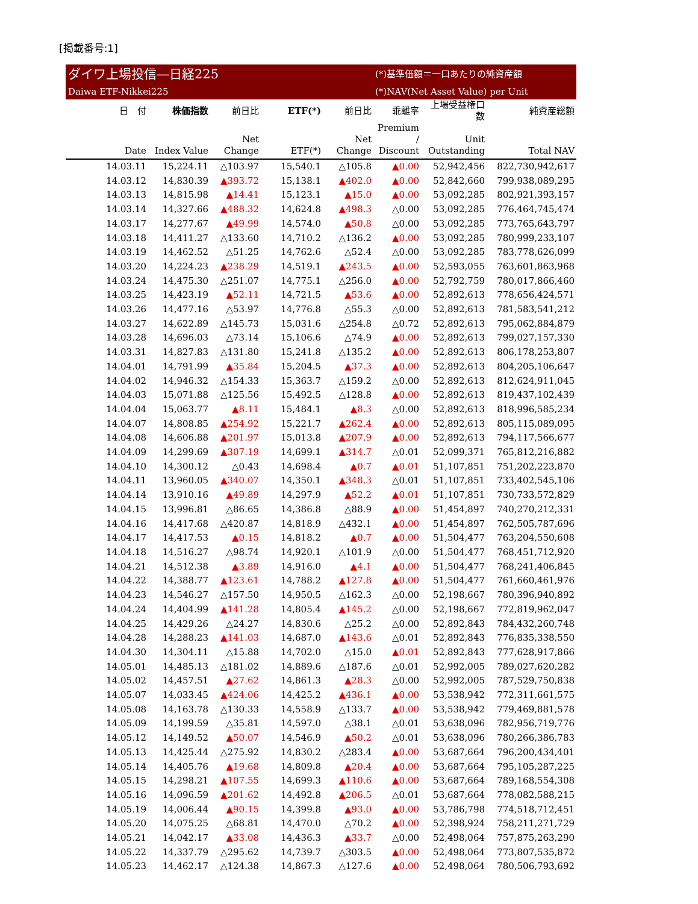[掲載番号:1]
ダイワ上場投信―日経225
Daiwa ETF-Nikkei225
(*)基準価額＝一口あたりの純資産額
(*)NAV(Net Asset Value) per Unit
| 日 付 | 株価指数 | 前日比 | ETF(*) | 前日比 | 乖離率 | 上場受益権口数 | 純資産総額 |
| --- | --- | --- | --- | --- | --- | --- | --- |
| Date | Index Value | Net Change | ETF(*) | Net Change | Premium / Discount | Unit Outstanding | Total NAV |
| 14.03.11 | 15,224.11 | △103.97 | 15,540.1 | △105.8 | ▲0.00 | 52,942,456 | 822,730,942,617 |
| 14.03.12 | 14,830.39 | ▲393.72 | 15,138.1 | ▲402.0 | ▲0.00 | 52,842,660 | 799,938,089,295 |
| 14.03.13 | 14,815.98 | ▲14.41 | 15,123.1 | ▲15.0 | ▲0.00 | 53,092,285 | 802,921,393,157 |
| 14.03.14 | 14,327.66 | ▲488.32 | 14,624.8 | ▲498.3 | △0.00 | 53,092,285 | 776,464,745,474 |
| 14.03.17 | 14,277.67 | ▲49.99 | 14,574.0 | ▲50.8 | △0.00 | 53,092,285 | 773,765,643,797 |
| 14.03.18 | 14,411.27 | △133.60 | 14,710.2 | △136.2 | ▲0.00 | 53,092,285 | 780,999,233,107 |
| 14.03.19 | 14,462.52 | △51.25 | 14,762.6 | △52.4 | △0.00 | 53,092,285 | 783,778,626,099 |
| 14.03.20 | 14,224.23 | ▲238.29 | 14,519.1 | ▲243.5 | ▲0.00 | 52,593,055 | 763,601,863,968 |
| 14.03.24 | 14,475.30 | △251.07 | 14,775.1 | △256.0 | ▲0.00 | 52,792,759 | 780,017,866,460 |
| 14.03.25 | 14,423.19 | ▲52.11 | 14,721.5 | ▲53.6 | ▲0.00 | 52,892,613 | 778,656,424,571 |
| 14.03.26 | 14,477.16 | △53.97 | 14,776.8 | △55.3 | △0.00 | 52,892,613 | 781,583,541,212 |
| 14.03.27 | 14,622.89 | △145.73 | 15,031.6 | △254.8 | △0.72 | 52,892,613 | 795,062,884,879 |
| 14.03.28 | 14,696.03 | △73.14 | 15,106.6 | △74.9 | ▲0.00 | 52,892,613 | 799,027,157,330 |
| 14.03.31 | 14,827.83 | △131.80 | 15,241.8 | △135.2 | ▲0.00 | 52,892,613 | 806,178,253,807 |
| 14.04.01 | 14,791.99 | ▲35.84 | 15,204.5 | ▲37.3 | ▲0.00 | 52,892,613 | 804,205,106,647 |
| 14.04.02 | 14,946.32 | △154.33 | 15,363.7 | △159.2 | △0.00 | 52,892,613 | 812,624,911,045 |
| 14.04.03 | 15,071.88 | △125.56 | 15,492.5 | △128.8 | ▲0.00 | 52,892,613 | 819,437,102,439 |
| 14.04.04 | 15,063.77 | ▲8.11 | 15,484.1 | ▲8.3 | △0.00 | 52,892,613 | 818,996,585,234 |
| 14.04.07 | 14,808.85 | ▲254.92 | 15,221.7 | ▲262.4 | ▲0.00 | 52,892,613 | 805,115,089,095 |
| 14.04.08 | 14,606.88 | ▲201.97 | 15,013.8 | ▲207.9 | ▲0.00 | 52,892,613 | 794,117,566,677 |
| 14.04.09 | 14,299.69 | ▲307.19 | 14,699.1 | ▲314.7 | △0.01 | 52,099,371 | 765,812,216,882 |
| 14.04.10 | 14,300.12 | △0.43 | 14,698.4 | ▲0.7 | ▲0.01 | 51,107,851 | 751,202,223,870 |
| 14.04.11 | 13,960.05 | ▲340.07 | 14,350.1 | ▲348.3 | △0.01 | 51,107,851 | 733,402,545,106 |
| 14.04.14 | 13,910.16 | ▲49.89 | 14,297.9 | ▲52.2 | ▲0.01 | 51,107,851 | 730,733,572,829 |
| 14.04.15 | 13,996.81 | △86.65 | 14,386.8 | △88.9 | ▲0.00 | 51,454,897 | 740,270,212,331 |
| 14.04.16 | 14,417.68 | △420.87 | 14,818.9 | △432.1 | ▲0.00 | 51,454,897 | 762,505,787,696 |
| 14.04.17 | 14,417.53 | ▲0.15 | 14,818.2 | ▲0.7 | ▲0.00 | 51,504,477 | 763,204,550,608 |
| 14.04.18 | 14,516.27 | △98.74 | 14,920.1 | △101.9 | △0.00 | 51,504,477 | 768,451,712,920 |
| 14.04.21 | 14,512.38 | ▲3.89 | 14,916.0 | ▲4.1 | ▲0.00 | 51,504,477 | 768,241,406,845 |
| 14.04.22 | 14,388.77 | ▲123.61 | 14,788.2 | ▲127.8 | ▲0.00 | 51,504,477 | 761,660,461,976 |
| 14.04.23 | 14,546.27 | △157.50 | 14,950.5 | △162.3 | △0.00 | 52,198,667 | 780,396,940,892 |
| 14.04.24 | 14,404.99 | ▲141.28 | 14,805.4 | ▲145.2 | △0.00 | 52,198,667 | 772,819,962,047 |
| 14.04.25 | 14,429.26 | △24.27 | 14,830.6 | △25.2 | △0.00 | 52,892,843 | 784,432,260,748 |
| 14.04.28 | 14,288.23 | ▲141.03 | 14,687.0 | ▲143.6 | △0.01 | 52,892,843 | 776,835,338,550 |
| 14.04.30 | 14,304.11 | △15.88 | 14,702.0 | △15.0 | ▲0.01 | 52,892,843 | 777,628,917,866 |
| 14.05.01 | 14,485.13 | △181.02 | 14,889.6 | △187.6 | △0.01 | 52,992,005 | 789,027,620,282 |
| 14.05.02 | 14,457.51 | ▲27.62 | 14,861.3 | ▲28.3 | △0.00 | 52,992,005 | 787,529,750,838 |
| 14.05.07 | 14,033.45 | ▲424.06 | 14,425.2 | ▲436.1 | ▲0.00 | 53,538,942 | 772,311,661,575 |
| 14.05.08 | 14,163.78 | △130.33 | 14,558.9 | △133.7 | ▲0.00 | 53,538,942 | 779,469,881,578 |
| 14.05.09 | 14,199.59 | △35.81 | 14,597.0 | △38.1 | △0.01 | 53,638,096 | 782,956,719,776 |
| 14.05.12 | 14,149.52 | ▲50.07 | 14,546.9 | ▲50.2 | △0.01 | 53,638,096 | 780,266,386,783 |
| 14.05.13 | 14,425.44 | △275.92 | 14,830.2 | △283.4 | ▲0.00 | 53,687,664 | 796,200,434,401 |
| 14.05.14 | 14,405.76 | ▲19.68 | 14,809.8 | ▲20.4 | ▲0.00 | 53,687,664 | 795,105,287,225 |
| 14.05.15 | 14,298.21 | ▲107.55 | 14,699.3 | ▲110.6 | ▲0.00 | 53,687,664 | 789,168,554,308 |
| 14.05.16 | 14,096.59 | ▲201.62 | 14,492.8 | ▲206.5 | △0.01 | 53,687,664 | 778,082,588,215 |
| 14.05.19 | 14,006.44 | ▲90.15 | 14,399.8 | ▲93.0 | ▲0.00 | 53,786,798 | 774,518,712,451 |
| 14.05.20 | 14,075.25 | △68.81 | 14,470.0 | △70.2 | ▲0.00 | 52,398,924 | 758,211,271,729 |
| 14.05.21 | 14,042.17 | ▲33.08 | 14,436.3 | ▲33.7 | △0.00 | 52,498,064 | 757,875,263,290 |
| 14.05.22 | 14,337.79 | △295.62 | 14,739.7 | △303.5 | ▲0.00 | 52,498,064 | 773,807,535,872 |
| 14.05.23 | 14,462.17 | △124.38 | 14,867.3 | △127.6 | ▲0.00 | 52,498,064 | 780,506,793,692 |